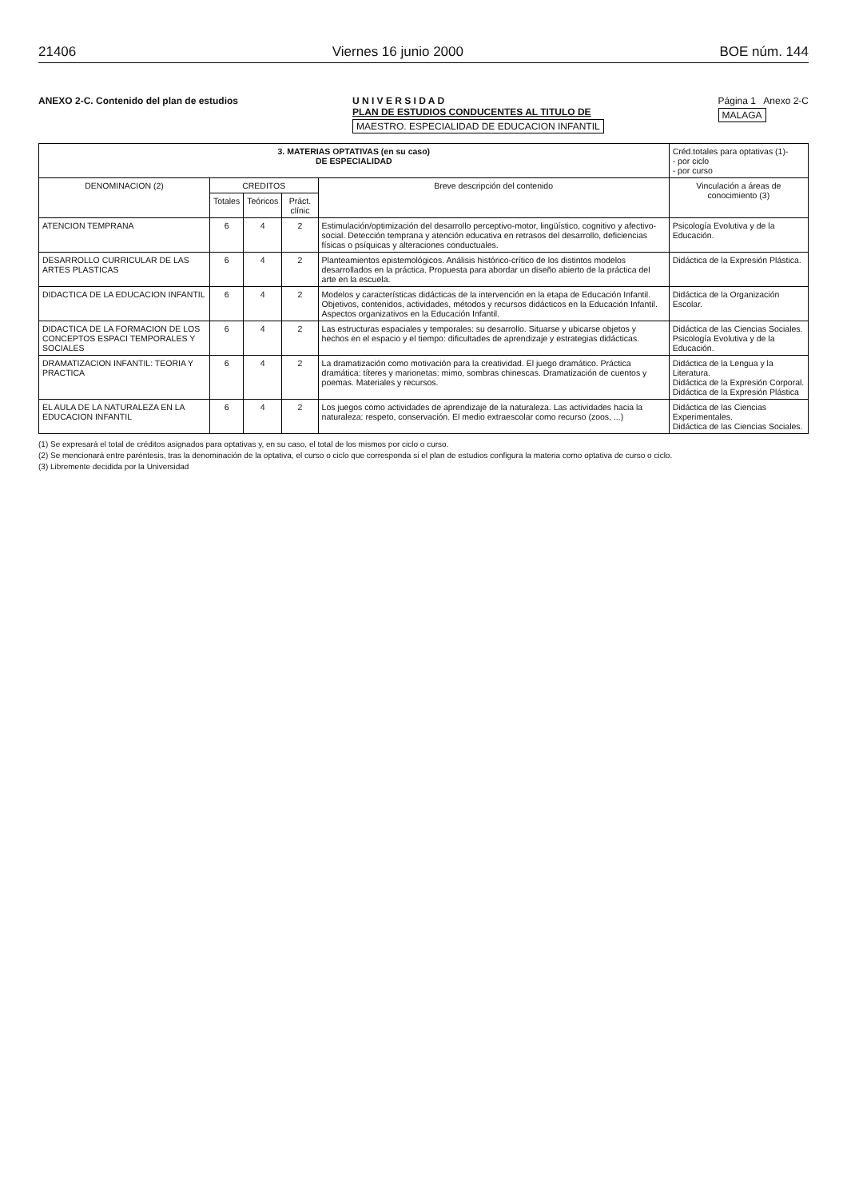21406 Viernes 16 junio 2000 BOE núm. 144
ANEXO 2-C. Contenido del plan de estudios
U N I V E R S I D A D
PLAN DE ESTUDIOS CONDUCENTES AL TITULO DE
MAESTRO. ESPECIALIDAD DE EDUCACION INFANTIL
Página 1 Anexo 2-C
MALAGA
| 3. MATERIAS OPTATIVAS (en su caso) DE ESPECIALIDAD | | | | | Créd.totales para optativas (1)- - por ciclo - por curso |
| --- | --- | --- | --- | --- | --- |
| DENOMINACION (2) | CREDITOS | | | Breve descripción del contenido | Vinculación a áreas de conocimiento (3) |
| | Totales | Teóricos | Práct. clínic | | |
| ATENCION TEMPRANA | 6 | 4 | 2 | Estimulación/optimización del desarrollo perceptivo-motor, lingüístico, cognitivo y afectivo-social. Detección temprana y atención educativa en retrasos del desarrollo, deficiencias físicas o psíquicas y alteraciones conductuales. | Psicología Evolutiva y de la Educación. |
| DESARROLLO CURRICULAR DE LAS ARTES PLASTICAS | 6 | 4 | 2 | Planteamientos epistemológicos. Análisis histórico-crítico de los distintos modelos desarrollados en la práctica. Propuesta para abordar un diseño abierto de la práctica del arte en la escuela. | Didáctica de la Expresión Plástica. |
| DIDACTICA DE LA EDUCACION INFANTIL | 6 | 4 | 2 | Modelos y características didácticas de la intervención en la etapa de Educación Infantil. Objetivos, contenidos, actividades, métodos y recursos didácticos en la Educación Infantil. Aspectos organizativos en la Educación Infantil. | Didáctica de la Organización Escolar. |
| DIDACTICA DE LA FORMACION DE LOS CONCEPTOS ESPACI TEMPORALES Y SOCIALES | 6 | 4 | 2 | Las estructuras espaciales y temporales: su desarrollo. Situarse y ubicarse objetos y hechos en el espacio y el tiempo: dificultades de aprendizaje y estrategias didácticas. | Didáctica de las Ciencias Sociales. Psicología Evolutiva y de la Educación. |
| DRAMATIZACION INFANTIL: TEORIA Y PRACTICA | 6 | 4 | 2 | La dramatización como motivación para la creatividad. El juego dramático. Práctica dramática: títeres y marionetas: mimo, sombras chinescas. Dramatización de cuentos y poemas. Materiales y recursos. | Didáctica de la Lengua y la Literatura. Didáctica de la Expresión Corporal. Didáctica de la Expresión Plástica |
| EL AULA DE LA NATURALEZA EN LA EDUCACION INFANTIL | 6 | 4 | 2 | Los juegos como actividades de aprendizaje de la naturaleza. Las actividades hacia la naturaleza: respeto, conservación. El medio extraescolar como recurso (zoos, ...) | Didáctica de las Ciencias Experimentales. Didáctica de las Ciencias Sociales. |
(1) Se expresará el total de créditos asignados para optativas y, en su caso, el total de los mismos por ciclo o curso.
(2) Se mencionará entre paréntesis, tras la denominación de la optativa, el curso o ciclo que corresponda si el plan de estudios configura la materia como optativa de curso o ciclo.
(3) Libremente decidida por la Universidad